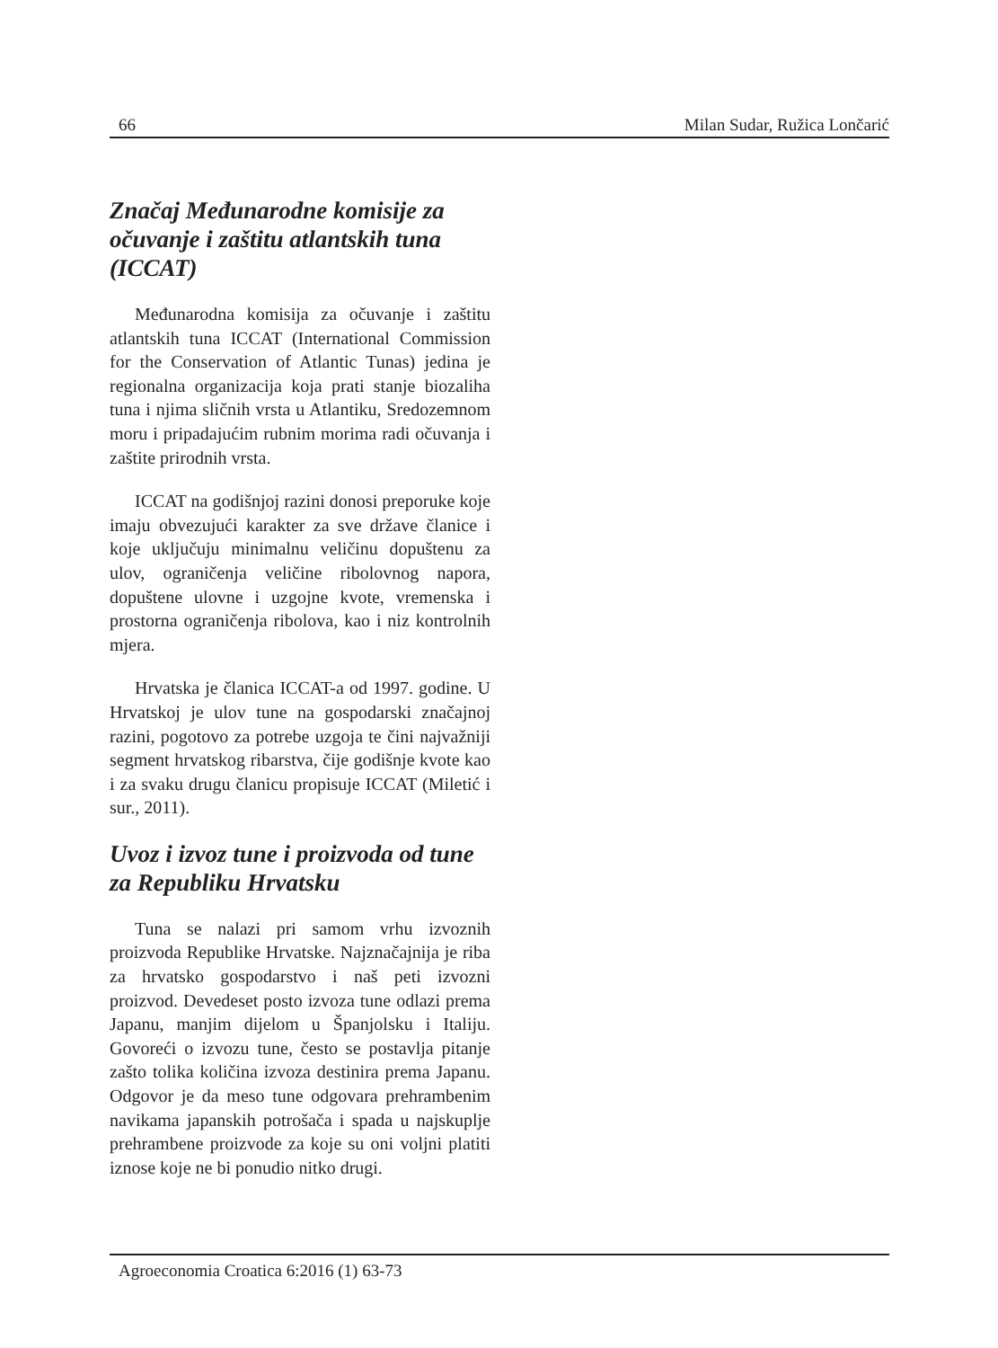66 Milan Sudar, Ružica Lončarić
Značaj Međunarodne komisije za očuvanje i zaštitu atlantskih tuna (ICCAT)
Međunarodna komisija za očuvanje i zaštitu atlantskih tuna ICCAT (International Commission for the Conservation of Atlantic Tunas) jedina je regionalna organizacija koja prati stanje biozaliha tuna i njima sličnih vrsta u Atlantiku, Sredozemnom moru i pripadajućim rubnim morima radi očuvanja i zaštite prirodnih vrsta.
ICCAT na godišnjoj razini donosi preporuke koje imaju obvezujući karakter za sve države članice i koje uključuju minimalnu veličinu dopuštenu za ulov, ograničenja veličine ribolovnog napora, dopuštene ulovne i uzgojne kvote, vremenska i prostorna ograničenja ribolova, kao i niz kontrolnih mjera.
Hrvatska je članica ICCAT-a od 1997. godine. U Hrvatskoj je ulov tune na gospodarski značajnoj razini, pogotovo za potrebe uzgoja te čini najvažniji segment hrvatskog ribarstva, čije godišnje kvote kao i za svaku drugu članicu propisuje ICCAT (Miletić i sur., 2011).
Uvoz i izvoz tune i proizvoda od tune za Republiku Hrvatsku
Tuna se nalazi pri samom vrhu izvoznih proizvoda Republike Hrvatske. Najznačajnija je riba za hrvatsko gospodarstvo i naš peti izvozni proizvod. Devedeset posto izvoza tune odlazi prema Japanu, manjim dijelom u Španjolsku i Italiju. Govoreći o izvozu tune, često se postavlja pitanje zašto tolika količina izvoza destinira prema Japanu. Odgovor je da meso tune odgovara prehrambenim navikama japanskih potrošača i spada u najskuplje prehrambene proizvode za koje su oni voljni platiti iznose koje ne bi ponudio nitko drugi.
Agroeconomia Croatica 6:2016 (1) 63-73